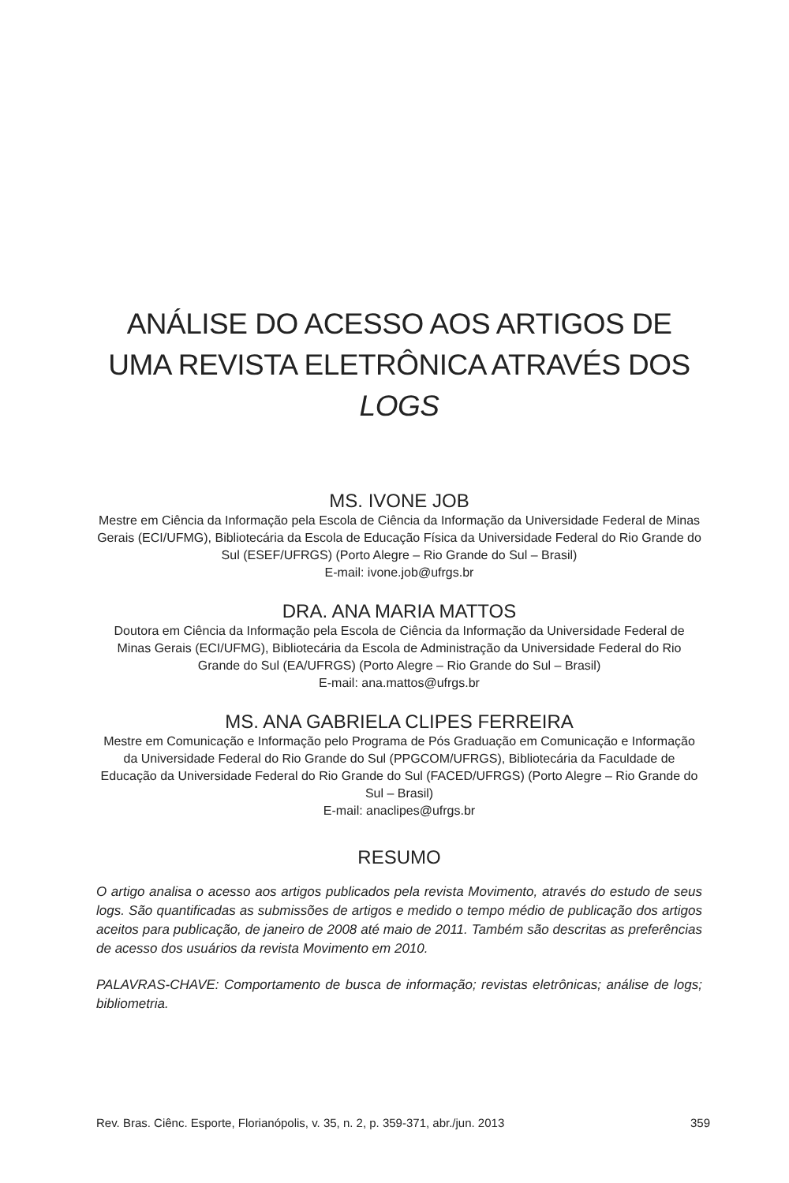ANÁLISE DO ACESSO AOS ARTIGOS DE UMA REVISTA ELETRÔNICA ATRAVÉS DOS LOGS
MS. IVONE JOB
Mestre em Ciência da Informação pela Escola de Ciência da Informação da Universidade Federal de Minas Gerais (ECI/UFMG), Bibliotecária da Escola de Educação Física da Universidade Federal do Rio Grande do Sul (ESEF/UFRGS) (Porto Alegre – Rio Grande do Sul – Brasil)
E-mail: ivone.job@ufrgs.br
DRA. ANA MARIA MATTOS
Doutora em Ciência da Informação pela Escola de Ciência da Informação da Universidade Federal de Minas Gerais (ECI/UFMG), Bibliotecária da Escola de Administração da Universidade Federal do Rio Grande do Sul (EA/UFRGS) (Porto Alegre – Rio Grande do Sul – Brasil)
E-mail: ana.mattos@ufrgs.br
MS. ANA GABRIELA CLIPES FERREIRA
Mestre em Comunicação e Informação pelo Programa de Pós Graduação em Comunicação e Informação da Universidade Federal do Rio Grande do Sul (PPGCOM/UFRGS), Bibliotecária da Faculdade de Educação da Universidade Federal do Rio Grande do Sul (FACED/UFRGS) (Porto Alegre – Rio Grande do Sul – Brasil)
E-mail: anaclipes@ufrgs.br
RESUMO
O artigo analisa o acesso aos artigos publicados pela revista Movimento, através do estudo de seus logs. São quantificadas as submissões de artigos e medido o tempo médio de publicação dos artigos aceitos para publicação, de janeiro de 2008 até maio de 2011. Também são descritas as preferências de acesso dos usuários da revista Movimento em 2010.
PALAVRAS-CHAVE: Comportamento de busca de informação; revistas eletrônicas; análise de logs; bibliometria.
Rev. Bras. Ciênc. Esporte, Florianópolis, v. 35, n. 2, p. 359-371, abr./jun. 2013 359